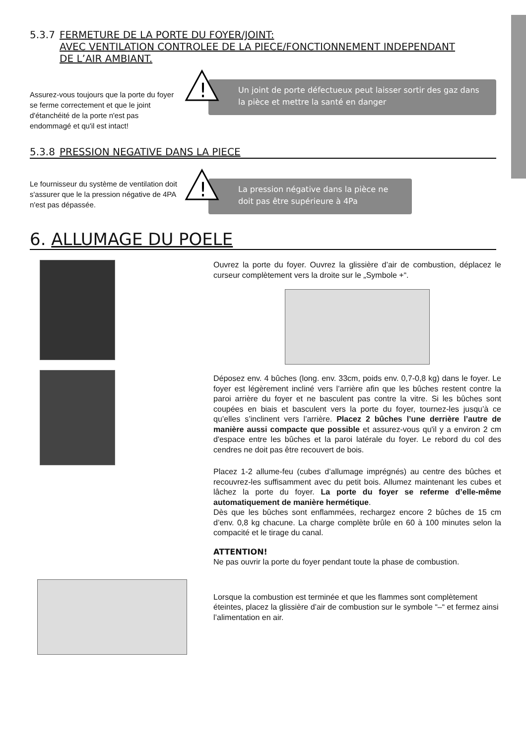5.3.7 FERMETURE DE LA PORTE DU FOYER/JOINT:
AVEC VENTILATION CONTROLEE DE LA PIECE/FONCTIONNEMENT INDEPENDANT
DE L’AIR AMBIANT.
Assurez-vous toujours que la porte du foyer se ferme correctement et que le joint d'étanchéité de la porte n'est pas endommagé et qu'il est intact!
!
Un joint de porte défectueux peut laisser sortir des gaz dans la pièce et mettre la santé en danger
5.3.8 PRESSION NEGATIVE DANS LA PIECE
Le fournisseur du système de ventilation doit s'assurer que le la pression négative de 4PA n'est pas dépassée.
!
La pression négative dans la pièce ne doit pas être supérieure à 4Pa
6. ALLUMAGE DU POELE
Ouvrez la porte du foyer. Ouvrez la glissière d’air de combustion, déplacez le curseur complètement vers la droite sur le „Symbole +“.
Déposez env. 4 bûches (long. env. 33cm, poids env. 0,7-0,8 kg) dans le foyer. Le foyer est légèrement incliné vers l’arrière afin que les bûches restent contre la paroi arrière du foyer et ne basculent pas contre la vitre. Si les bûches sont coupées en biais et basculent vers la porte du foyer, tournez-les jusqu’à ce qu’elles s’inclinent vers l’arrière. Placez 2 bûches l’une derrière l’autre de manière aussi compacte que possible et assurez-vous qu'il y a environ 2 cm d'espace entre les bûches et la paroi latérale du foyer. Le rebord du col des cendres ne doit pas être recouvert de bois.
Placez 1-2 allume-feu (cubes d’allumage imprégnés) au centre des bûches et recouvrez-les suffisamment avec du petit bois. Allumez maintenant les cubes et lâchez la porte du foyer. La porte du foyer se referme d’elle-même automatiquement de manière hermétique.
Dès que les bûches sont enflammées, rechargez encore 2 bûches de 15 cm d’env. 0,8 kg chacune. La charge complète brûle en 60 à 100 minutes selon la compacité et le tirage du canal.
ATTENTION!
Ne pas ouvrir la porte du foyer pendant toute la phase de combustion.
Lorsque la combustion est terminée et que les flammes sont complètement éteintes, placez la glissière d’air de combustion sur le symbole “–“ et fermez ainsi l’alimentation en air.